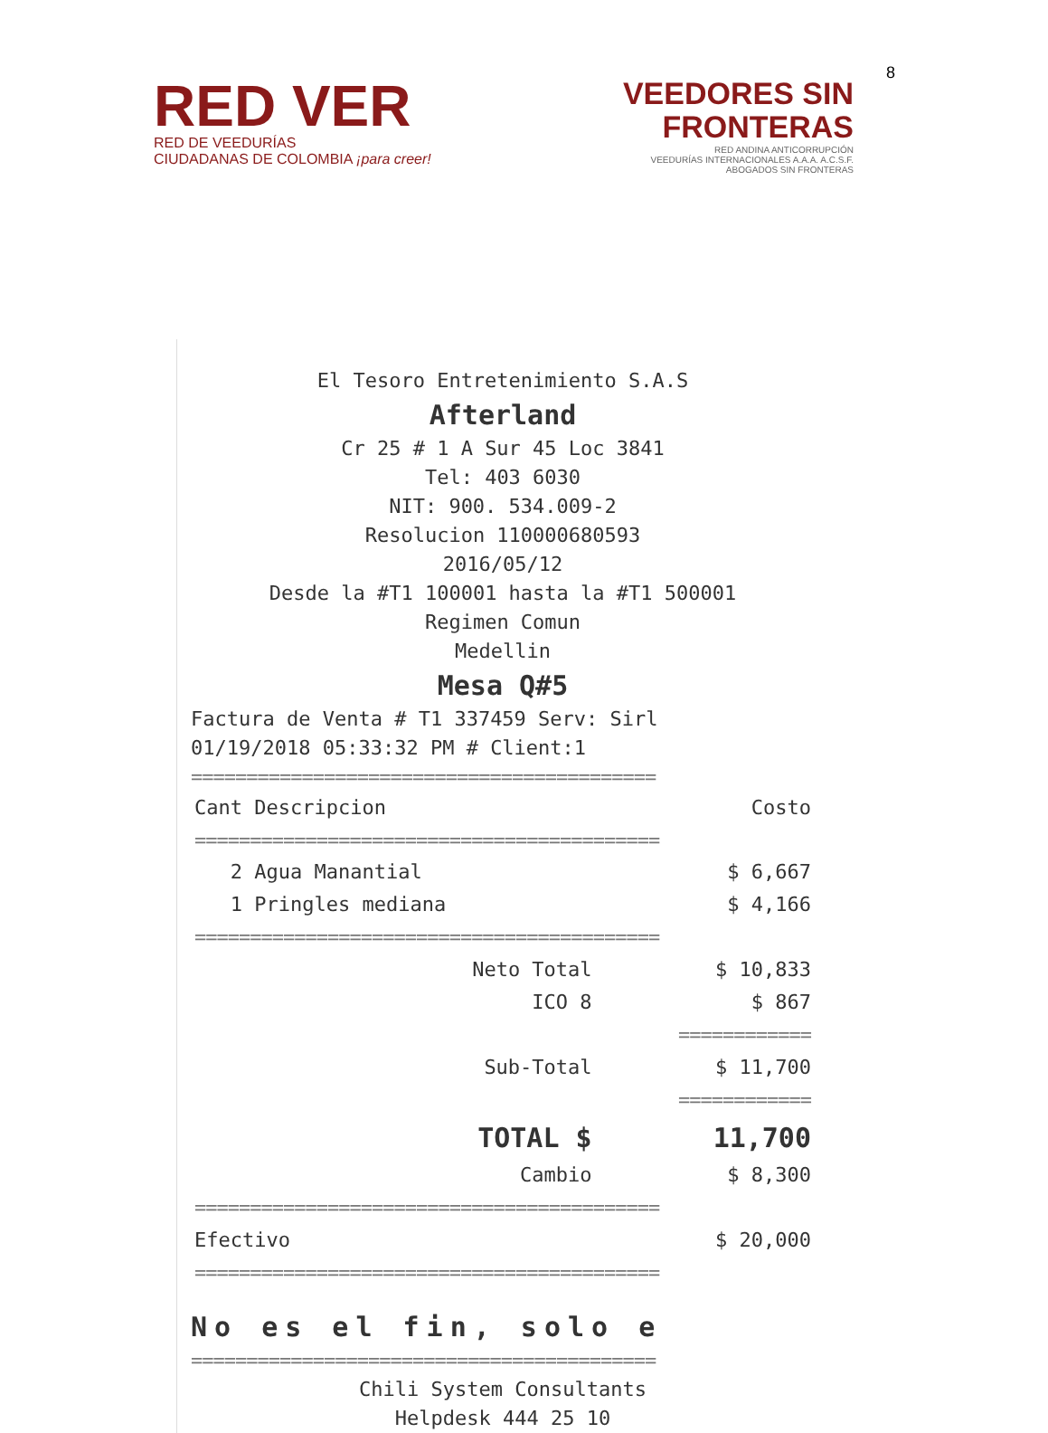8
RED VER
RED DE VEEDURÍAS
CIUDADANAS DE COLOMBIA ¡para creer!
VEEDORES SIN
FRONTERAS
RED ANDINA ANTICORRUPCIÓN
VEEDURÍAS INTERNACIONALES A.A.A. A.C.S.F.
ABOGADOS SIN FRONTERAS
El Tesoro Entretenimiento S.A.S
Afterland
Cr 25 # 1 A Sur 45 Loc 3841
Tel: 403 6030
NIT: 900. 534.009-2
Resolucion 110000680593
2016/05/12
Desde la #T1 100001 hasta la #T1 500001
Regimen Comun
Medellin
Mesa Q#5
Factura de Venta # T1 337459 Serv: Sirl
01/19/2018 05:33:32 PM # Client:1
==========================================
| Cant Descripcion | Costo |
| --- | --- |
| ========================================== | |
| 2 Agua Manantial | $ 6,667 |
| 1 Pringles mediana | $ 4,166 |
| ========================================== | |
| Neto Total | $ 10,833 |
| ICO 8 | $ 867 |
| | ============ |
| Sub-Total | $ 11,700 |
| | ============ |
| TOTAL $ | 11,700 |
| Cambio | $ 8,300 |
| ========================================== | |
| Efectivo | $ 20,000 |
| ========================================== | |
No es el fin, solo e
==========================================
Chili System Consultants
Helpdesk 444 25 10